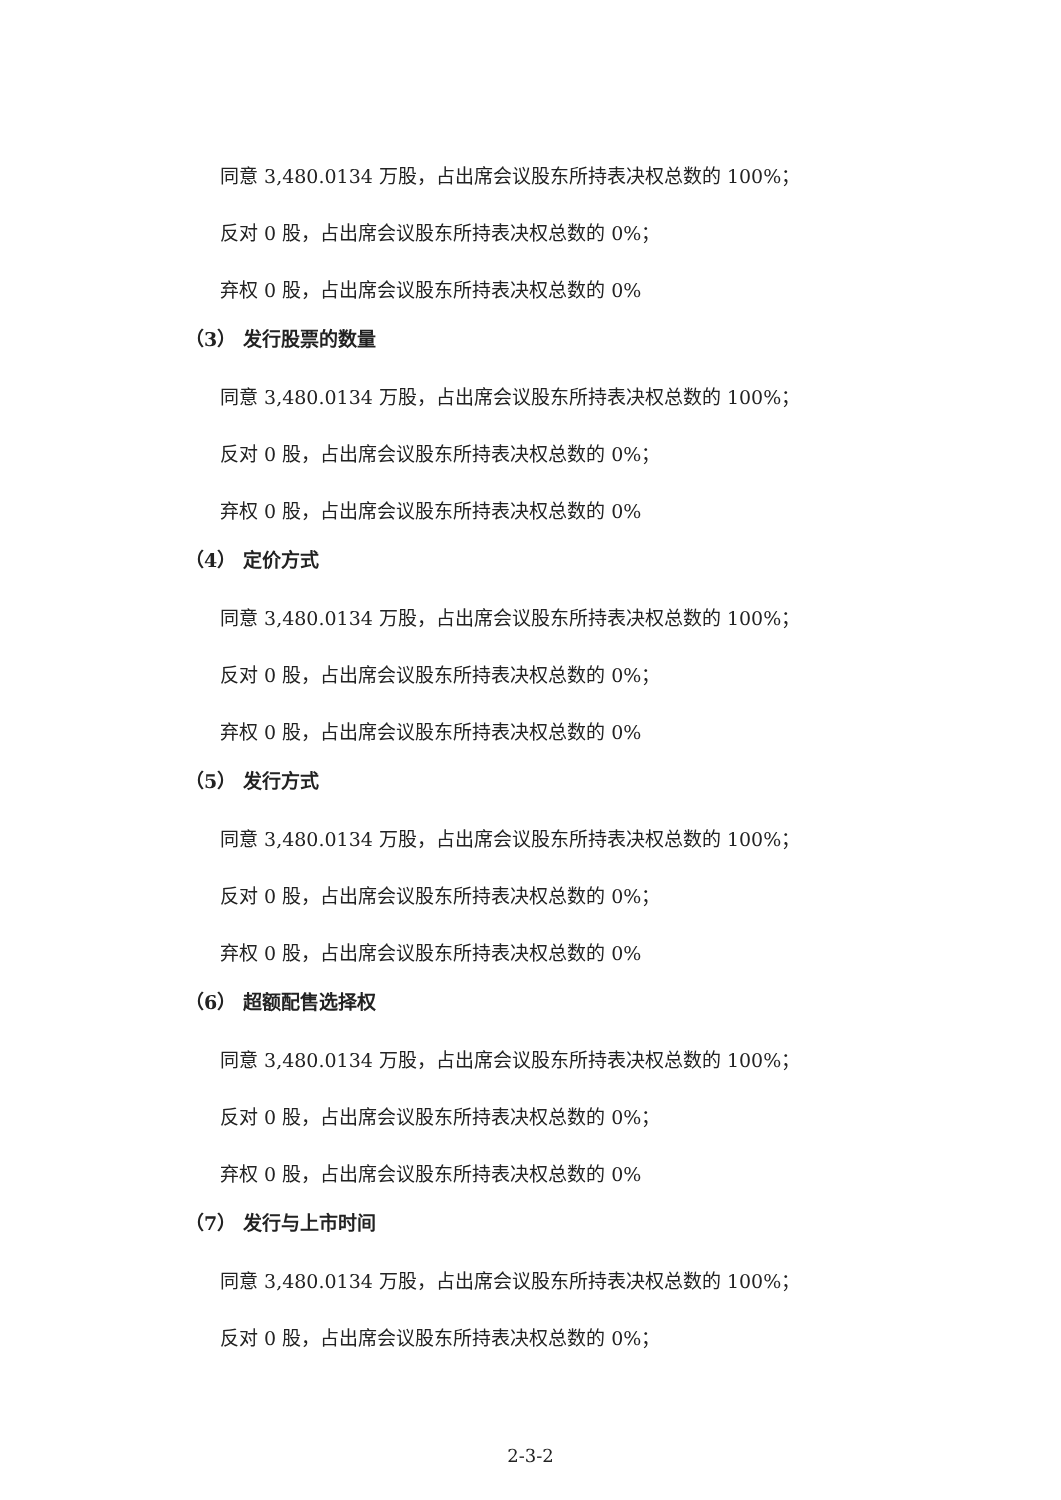同意 3,480.0134 万股，占出席会议股东所持表决权总数的 100%；
反对 0 股，占出席会议股东所持表决权总数的 0%；
弃权 0 股，占出席会议股东所持表决权总数的 0%
（3） 发行股票的数量
同意 3,480.0134 万股，占出席会议股东所持表决权总数的 100%；
反对 0 股，占出席会议股东所持表决权总数的 0%；
弃权 0 股，占出席会议股东所持表决权总数的 0%
（4） 定价方式
同意 3,480.0134 万股，占出席会议股东所持表决权总数的 100%；
反对 0 股，占出席会议股东所持表决权总数的 0%；
弃权 0 股，占出席会议股东所持表决权总数的 0%
（5） 发行方式
同意 3,480.0134 万股，占出席会议股东所持表决权总数的 100%；
反对 0 股，占出席会议股东所持表决权总数的 0%；
弃权 0 股，占出席会议股东所持表决权总数的 0%
（6） 超额配售选择权
同意 3,480.0134 万股，占出席会议股东所持表决权总数的 100%；
反对 0 股，占出席会议股东所持表决权总数的 0%；
弃权 0 股，占出席会议股东所持表决权总数的 0%
（7） 发行与上市时间
同意 3,480.0134 万股，占出席会议股东所持表决权总数的 100%；
反对 0 股，占出席会议股东所持表决权总数的 0%；
2-3-2